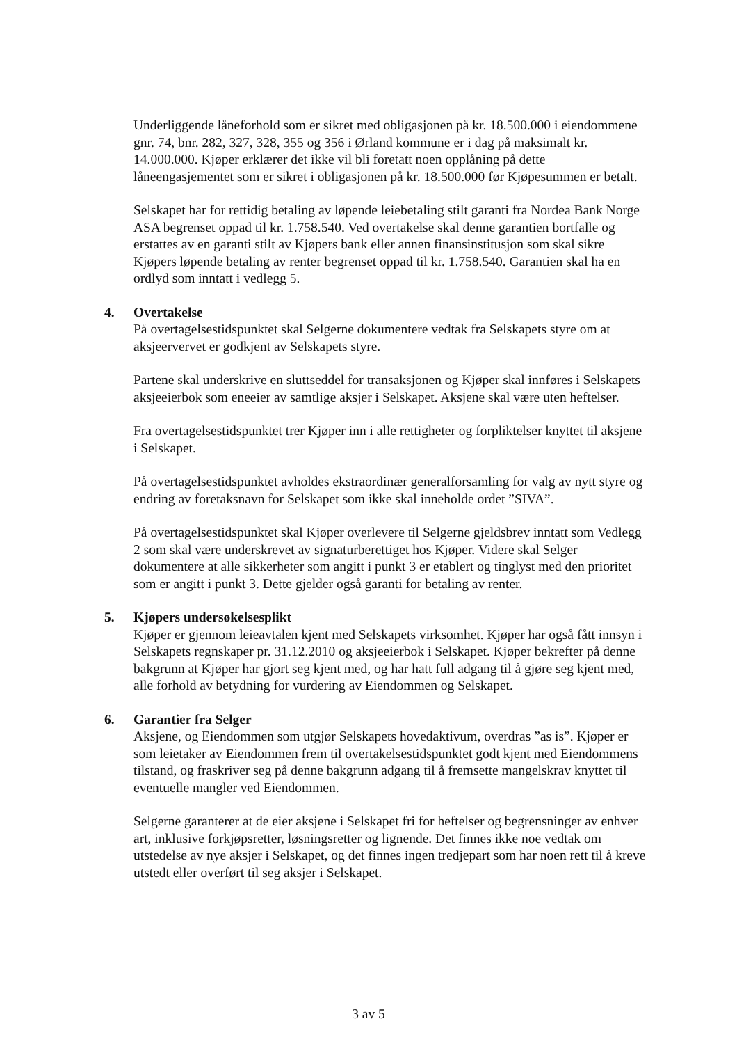Underliggende låneforhold som er sikret med obligasjonen på kr. 18.500.000 i eiendommene gnr. 74, bnr. 282, 327, 328, 355 og 356 i Ørland kommune er i dag på maksimalt kr. 14.000.000. Kjøper erklærer det ikke vil bli foretatt noen opplåning på dette låneengasjementet som er sikret i obligasjonen på kr. 18.500.000 før Kjøpesummen er betalt.
Selskapet har for rettidig betaling av løpende leiebetaling stilt garanti fra Nordea Bank Norge ASA begrenset oppad til kr. 1.758.540. Ved overtakelse skal denne garantien bortfalle og erstattes av en garanti stilt av Kjøpers bank eller annen finansinstitusjon som skal sikre Kjøpers løpende betaling av renter begrenset oppad til kr. 1.758.540. Garantien skal ha en ordlyd som inntatt i vedlegg 5.
4. Overtakelse
På overtagelsestidspunktet skal Selgerne dokumentere vedtak fra Selskapets styre om at aksjeervervet er godkjent av Selskapets styre.
Partene skal underskrive en sluttseddel for transaksjonen og Kjøper skal innføres i Selskapets aksjeeierbok som eneeier av samtlige aksjer i Selskapet. Aksjene skal være uten heftelser.
Fra overtagelsestidspunktet trer Kjøper inn i alle rettigheter og forpliktelser knyttet til aksjene i Selskapet.
På overtagelsestidspunktet avholdes ekstraordinær generalforsamling for valg av nytt styre og endring av foretaksnavn for Selskapet som ikke skal inneholde ordet ”SIVA”.
På overtagelsestidspunktet skal Kjøper overlevere til Selgerne gjeldsbrev inntatt som Vedlegg 2 som skal være underskrevet av signaturberettiget hos Kjøper. Videre skal Selger dokumentere at alle sikkerheter som angitt i punkt 3 er etablert og tinglyst med den prioritet som er angitt i punkt 3. Dette gjelder også garanti for betaling av renter.
5. Kjøpers undersøkelsesplikt
Kjøper er gjennom leieavtalen kjent med Selskapets virksomhet. Kjøper har også fått innsyn i Selskapets regnskaper pr. 31.12.2010 og aksjeeierbok i Selskapet. Kjøper bekrefter på denne bakgrunn at Kjøper har gjort seg kjent med, og har hatt full adgang til å gjøre seg kjent med, alle forhold av betydning for vurdering av Eiendommen og Selskapet.
6. Garantier fra Selger
Aksjene, og Eiendommen som utgjør Selskapets hovedaktivum, overdras ”as is”. Kjøper er som leietaker av Eiendommen frem til overtakelsestidspunktet godt kjent med Eiendommens tilstand, og fraskriver seg på denne bakgrunn adgang til å fremsette mangelskrav knyttet til eventuelle mangler ved Eiendommen.
Selgerne garanterer at de eier aksjene i Selskapet fri for heftelser og begrensninger av enhver art, inklusive forkjøpsretter, løsningsretter og lignende. Det finnes ikke noe vedtak om utstedelse av nye aksjer i Selskapet, og det finnes ingen tredjepart som har noen rett til å kreve utstedt eller overført til seg aksjer i Selskapet.
3 av 5